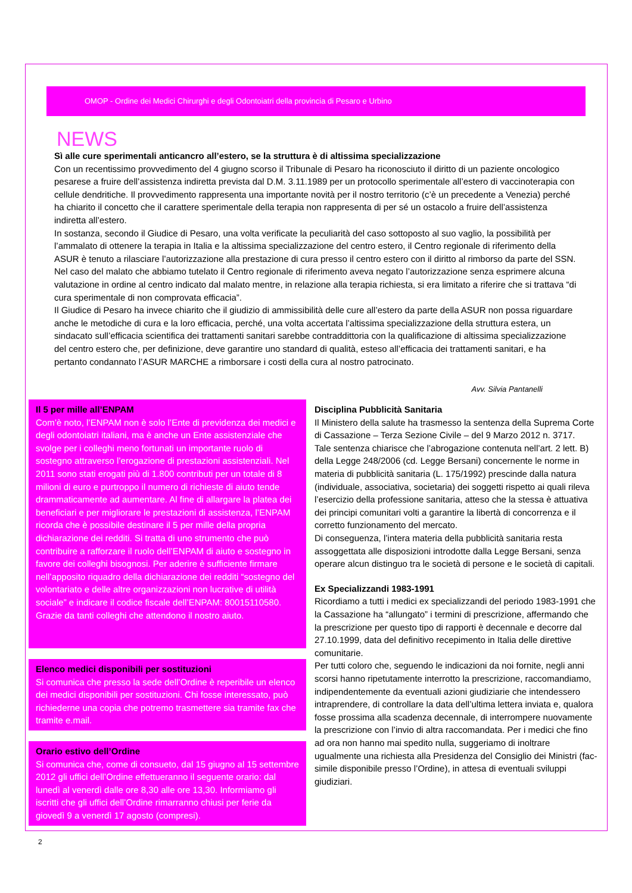OMOP - Ordine dei Medici Chirurghi e degli Odontoiatri della provincia di Pesaro e Urbino
NEWS
Sì alle cure sperimentali anticancro all’estero, se la struttura è di altissima specializzazione
Con un recentissimo provvedimento del 4 giugno scorso il Tribunale di Pesaro ha riconosciuto il diritto di un paziente oncologico pesarese a fruire dell’assistenza indiretta prevista dal D.M. 3.11.1989 per un protocollo sperimentale all’estero di vaccinoterapia con cellule dendritiche. Il provvedimento rappresenta una importante novità per il nostro territorio (c’è un precedente a Venezia) perché ha chiarito il concetto che il carattere sperimentale della terapia non rappresenta di per sé un ostacolo a fruire dell’assistenza indiretta all’estero.
In sostanza, secondo il Giudice di Pesaro, una volta verificate la peculiarità del caso sottoposto al suo vaglio, la possibilità per l’ammalato di ottenere la terapia in Italia e la altissima specializzazione del centro estero, il Centro regionale di riferimento della ASUR è tenuto a rilasciare l’autorizzazione alla prestazione di cura presso il centro estero con il diritto al rimborso da parte del SSN. Nel caso del malato che abbiamo tutelato il Centro regionale di riferimento aveva negato l’autorizzazione senza esprimere alcuna valutazione in ordine al centro indicato dal malato mentre, in relazione alla terapia richiesta, si era limitato a riferire che si trattava “di cura sperimentale di non comprovata efficacia”.
Il Giudice di Pesaro ha invece chiarito che il giudizio di ammissibilità delle cure all’estero da parte della ASUR non possa riguardare anche le metodiche di cura e la loro efficacia, perché, una volta accertata l’altissima specializzazione della struttura estera, un sindacato sull’efficacia scientifica dei trattamenti sanitari sarebbe contraddittoria con la qualificazione di altissima specializzazione del centro estero che, per definizione, deve garantire uno standard di qualità, esteso all’efficacia dei trattamenti sanitari, e ha pertanto condannato l’ASUR MARCHE a rimborsare i costi della cura al nostro patrocinato.
Avv. Silvia Pantanelli
Il 5 per mille all’ENPAM
Com’è noto, l’ENPAM non è solo l’Ente di previdenza dei medici e degli odontoiatri italiani, ma è anche un Ente assistenziale che svolge per i colleghi meno fortunati un importante ruolo di sostegno attraverso l’erogazione di prestazioni assistenziali. Nel 2011 sono stati erogati più di 1.800 contributi per un totale di 8 milioni di euro e purtroppo il numero di richieste di aiuto tende drammaticamente ad aumentare. Al fine di allargare la platea dei beneficiari e per migliorare le prestazioni di assistenza, l’ENPAM ricorda che è possibile destinare il 5 per mille della propria dichiarazione dei redditi. Si tratta di uno strumento che può contribuire a rafforzare il ruolo dell’ENPAM di aiuto e sostegno in favore dei colleghi bisognosi. Per aderire è sufficiente firmare nell’apposito riquadro della dichiarazione dei redditi “sostegno del volontariato e delle altre organizzazioni non lucrative di utilità sociale” e indicare il codice fiscale dell’ENPAM: 80015110580. Grazie da tanti colleghi che attendono il nostro aiuto.
Elenco medici disponibili per sostituzioni
Si comunica che presso la sede dell’Ordine è reperibile un elenco dei medici disponibili per sostituzioni. Chi fosse interessato, può richiederne una copia che potremo trasmettere sia tramite fax che tramite e.mail.
Orario estivo dell’Ordine
Si comunica che, come di consueto, dal 15 giugno al 15 settembre 2012 gli uffici dell’Ordine effettueranno il seguente orario: dal lunedì al venerdì dalle ore 8,30 alle ore 13,30. Informiamo gli iscritti che gli uffici dell’Ordine rimarranno chiusi per ferie da giovedì 9 a venerdì 17 agosto (compresi).
Disciplina Pubblicità Sanitaria
Il Ministero della salute ha trasmesso la sentenza della Suprema Corte di Cassazione – Terza Sezione Civile – del 9 Marzo 2012 n. 3717.
Tale sentenza chiarisce che l’abrogazione contenuta nell’art. 2 lett. B) della Legge 248/2006 (cd. Legge Bersani) concernente le norme in materia di pubblicità sanitaria (L. 175/1992) prescinde dalla natura (individuale, associativa, societaria) dei soggetti rispetto ai quali rileva l’esercizio della professione sanitaria, atteso che la stessa è attuativa dei principi comunitari volti a garantire la libertà di concorrenza e il corretto funzionamento del mercato.
Di conseguenza, l’intera materia della pubblicità sanitaria resta assoggettata alle disposizioni introdotte dalla Legge Bersani, senza operare alcun distinguo tra le società di persone e le società di capitali.
Ex Specializzandi 1983-1991
Ricordiamo a tutti i medici ex specializzandi del periodo 1983-1991 che la Cassazione ha “allungato” i termini di prescrizione, affermando che la prescrizione per questo tipo di rapporti è decennale e decorre dal 27.10.1999, data del definitivo recepimento in Italia delle direttive comunitarie.
Per tutti coloro che, seguendo le indicazioni da noi fornite, negli anni scorsi hanno ripetutamente interrotto la prescrizione, raccomandiamo, indipendentemente da eventuali azioni giudiziarie che intendessero intraprendere, di controllare la data dell’ultima lettera inviata e, qualora fosse prossima alla scadenza decennale, di interrompere nuovamente la prescrizione con l’invio di altra raccomandata. Per i medici che fino ad ora non hanno mai spedito nulla, suggeriamo di inoltrare ugualmente una richiesta alla Presidenza del Consiglio dei Ministri (fac-simile disponibile presso l’Ordine), in attesa di eventuali sviluppi giudiziari.
2